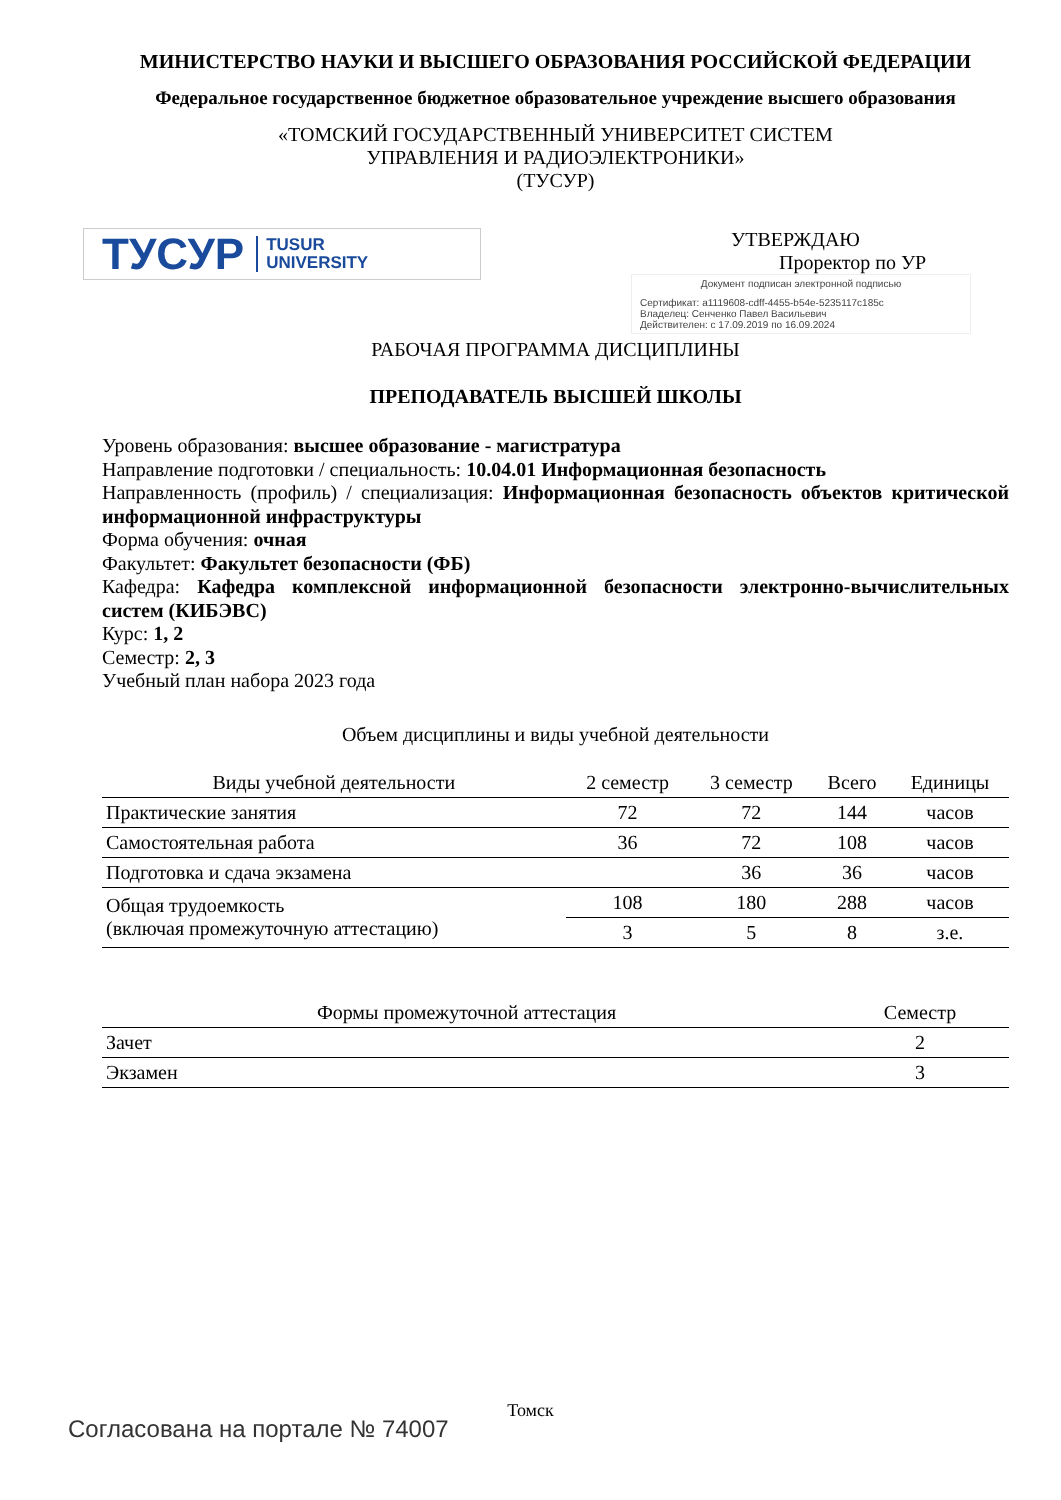МИНИСТЕРСТВО НАУКИ И ВЫСШЕГО ОБРАЗОВАНИЯ РОССИЙСКОЙ ФЕДЕРАЦИИ
Федеральное государственное бюджетное образовательное учреждение высшего образования
«ТОМСКИЙ ГОСУДАРСТВЕННЫЙ УНИВЕРСИТЕТ СИСТЕМ
УПРАВЛЕНИЯ И РАДИОЭЛЕКТРОНИКИ»
(ТУСУР)
ТУСУР TUSUR
UNIVERSITY
УТВЕРЖДАЮ
Проректор по УР
Документ подписан электронной подписью
Сертификат: a1119608-cdff-4455-b54e-5235117c185c
Владелец: Сенченко Павел Васильевич
Действителен: с 17.09.2019 по 16.09.2024
РАБОЧАЯ ПРОГРАММА ДИСЦИПЛИНЫ
ПРЕПОДАВАТЕЛЬ ВЫСШЕЙ ШКОЛЫ
Уровень образования: высшее образование - магистратура
Направление подготовки / специальность: 10.04.01 Информационная безопасность
Направленность (профиль) / специализация: Информационная безопасность объектов критической информационной инфраструктуры
Форма обучения: очная
Факультет: Факультет безопасности (ФБ)
Кафедра: Кафедра комплексной информационной безопасности электронно-вычислительных систем (КИБЭВС)
Курс: 1, 2
Семестр: 2, 3
Учебный план набора 2023 года
Объем дисциплины и виды учебной деятельности
| Виды учебной деятельности | 2 семестр | 3 семестр | Всего | Единицы |
| --- | --- | --- | --- | --- |
| Практические занятия | 72 | 72 | 144 | часов |
| Самостоятельная работа | 36 | 72 | 108 | часов |
| Подготовка и сдача экзамена | | 36 | 36 | часов |
| Общая трудоемкость (включая промежуточную аттестацию) | 108 | 180 | 288 | часов |
| | 3 | 5 | 8 | з.е. |
| Формы промежуточной аттестация | Семестр |
| --- | --- |
| Зачет | 2 |
| Экзамен | 3 |
Томск
Согласована на портале № 74007